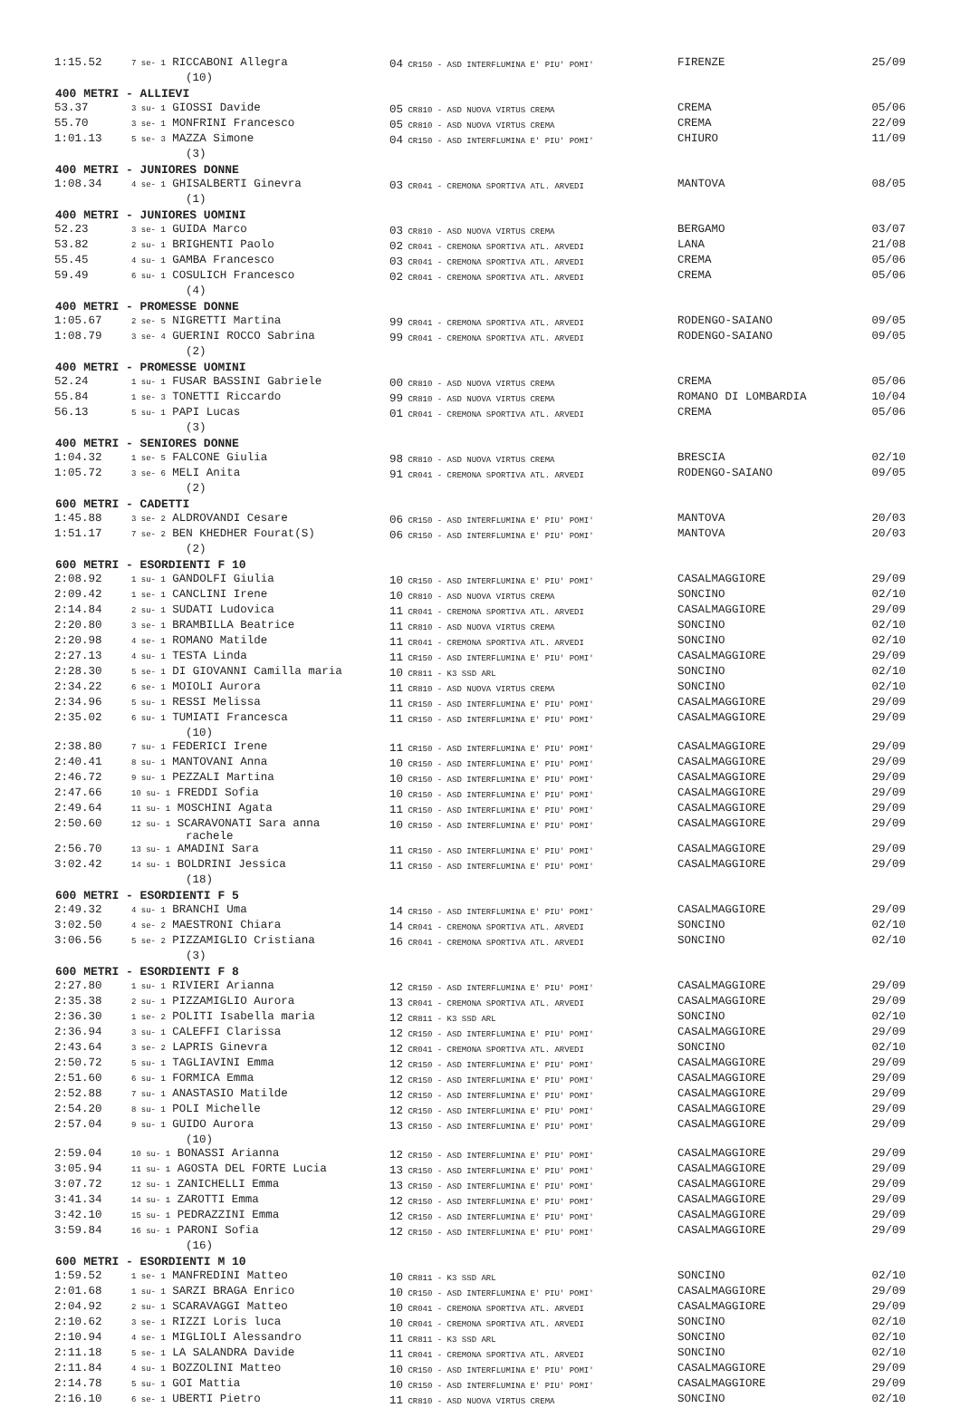| 1:15.52 | 7 se- 1 RICCABONI Allegra | 04 CR150 - ASD INTERFLUMINA E' PIU' POMI' | FIRENZE | 25/09 |
| | (10) | | | |
| 400 METRI - ALLIEVI | | | | |
| 53.37 | 3 su- 1 GIOSSI Davide | 05 CR810 - ASD NUOVA VIRTUS CREMA | CREMA | 05/06 |
| 55.70 | 3 se- 1 MONFRINI Francesco | 05 CR810 - ASD NUOVA VIRTUS CREMA | CREMA | 22/09 |
| 1:01.13 | 5 se- 3 MAZZA Simone | 04 CR150 - ASD INTERFLUMINA E' PIU' POMI' | CHIURO | 11/09 |
| | (3) | | | |
| 400 METRI - JUNIORES DONNE | | | | |
| 1:08.34 | 4 se- 1 GHISALBERTI Ginevra | 03 CR041 - CREMONA SPORTIVA ATL. ARVEDI | MANTOVA | 08/05 |
| | (1) | | | |
| 400 METRI - JUNIORES UOMINI | | | | |
| 52.23 | 3 se- 1 GUIDA Marco | 03 CR810 - ASD NUOVA VIRTUS CREMA | BERGAMO | 03/07 |
| 53.82 | 2 su- 1 BRIGHENTI Paolo | 02 CR041 - CREMONA SPORTIVA ATL. ARVEDI | LANA | 21/08 |
| 55.45 | 4 su- 1 GAMBA Francesco | 03 CR041 - CREMONA SPORTIVA ATL. ARVEDI | CREMA | 05/06 |
| 59.49 | 6 su- 1 COSULICH Francesco | 02 CR041 - CREMONA SPORTIVA ATL. ARVEDI | CREMA | 05/06 |
| | (4) | | | |
| 400 METRI - PROMESSE DONNE | | | | |
| 1:05.67 | 2 se- 5 NIGRETTI Martina | 99 CR041 - CREMONA SPORTIVA ATL. ARVEDI | RODENGO-SAIANO | 09/05 |
| 1:08.79 | 3 se- 4 GUERINI ROCCO Sabrina | 99 CR041 - CREMONA SPORTIVA ATL. ARVEDI | RODENGO-SAIANO | 09/05 |
| | (2) | | | |
| 400 METRI - PROMESSE UOMINI | | | | |
| 52.24 | 1 su- 1 FUSAR BASSINI Gabriele | 00 CR810 - ASD NUOVA VIRTUS CREMA | CREMA | 05/06 |
| 55.84 | 1 se- 3 TONETTI Riccardo | 99 CR810 - ASD NUOVA VIRTUS CREMA | ROMANO DI LOMBARDIA | 10/04 |
| 56.13 | 5 su- 1 PAPI Lucas | 01 CR041 - CREMONA SPORTIVA ATL. ARVEDI | CREMA | 05/06 |
| | (3) | | | |
| 400 METRI - SENIORES DONNE | | | | |
| 1:04.32 | 1 se- 5 FALCONE Giulia | 98 CR810 - ASD NUOVA VIRTUS CREMA | BRESCIA | 02/10 |
| 1:05.72 | 3 se- 6 MELI Anita | 91 CR041 - CREMONA SPORTIVA ATL. ARVEDI | RODENGO-SAIANO | 09/05 |
| | (2) | | | |
| 600 METRI - CADETTI | | | | |
| 1:45.88 | 3 se- 2 ALDROVANDI Cesare | 06 CR150 - ASD INTERFLUMINA E' PIU' POMI' | MANTOVA | 20/03 |
| 1:51.17 | 7 se- 2 BEN KHEDHER Fourat(S) | 06 CR150 - ASD INTERFLUMINA E' PIU' POMI' | MANTOVA | 20/03 |
| | (2) | | | |
| 600 METRI - ESORDIENTI F 10 | | | | |
| 2:08.92 | 1 su- 1 GANDOLFI Giulia | 10 CR150 - ASD INTERFLUMINA E' PIU' POMI' | CASALMAGGIORE | 29/09 |
| 2:09.42 | 1 se- 1 CANCLINI Irene | 10 CR810 - ASD NUOVA VIRTUS CREMA | SONCINO | 02/10 |
| 2:14.84 | 2 su- 1 SUDATI Ludovica | 11 CR041 - CREMONA SPORTIVA ATL. ARVEDI | CASALMAGGIORE | 29/09 |
| 2:20.80 | 3 se- 1 BRAMBILLA Beatrice | 11 CR810 - ASD NUOVA VIRTUS CREMA | SONCINO | 02/10 |
| 2:20.98 | 4 se- 1 ROMANO Matilde | 11 CR041 - CREMONA SPORTIVA ATL. ARVEDI | SONCINO | 02/10 |
| 2:27.13 | 4 su- 1 TESTA Linda | 11 CR150 - ASD INTERFLUMINA E' PIU' POMI' | CASALMAGGIORE | 29/09 |
| 2:28.30 | 5 se- 1 DI GIOVANNI Camilla maria | 10 CR811 - K3 SSD ARL | SONCINO | 02/10 |
| 2:34.22 | 6 se- 1 MOIOLI Aurora | 11 CR810 - ASD NUOVA VIRTUS CREMA | SONCINO | 02/10 |
| 2:34.96 | 5 su- 1 RESSI Melissa | 11 CR150 - ASD INTERFLUMINA E' PIU' POMI' | CASALMAGGIORE | 29/09 |
| 2:35.02 | 6 su- 1 TUMIATI Francesca | 11 CR150 - ASD INTERFLUMINA E' PIU' POMI' | CASALMAGGIORE | 29/09 |
| | (10) | | | |
| 2:38.80 | 7 su- 1 FEDERICI Irene | 11 CR150 - ASD INTERFLUMINA E' PIU' POMI' | CASALMAGGIORE | 29/09 |
| 2:40.41 | 8 su- 1 MANTOVANI Anna | 10 CR150 - ASD INTERFLUMINA E' PIU' POMI' | CASALMAGGIORE | 29/09 |
| 2:46.72 | 9 su- 1 PEZZALI Martina | 10 CR150 - ASD INTERFLUMINA E' PIU' POMI' | CASALMAGGIORE | 29/09 |
| 2:47.66 | 10 su- 1 FREDDI Sofia | 10 CR150 - ASD INTERFLUMINA E' PIU' POMI' | CASALMAGGIORE | 29/09 |
| 2:49.64 | 11 su- 1 MOSCHINI Agata | 11 CR150 - ASD INTERFLUMINA E' PIU' POMI' | CASALMAGGIORE | 29/09 |
| 2:50.60 | 12 su- 1 SCARAVONATI Sara anna rachele | 10 CR150 - ASD INTERFLUMINA E' PIU' POMI' | CASALMAGGIORE | 29/09 |
| 2:56.70 | 13 su- 1 AMADINI Sara | 11 CR150 - ASD INTERFLUMINA E' PIU' POMI' | CASALMAGGIORE | 29/09 |
| 3:02.42 | 14 su- 1 BOLDRINI Jessica | 11 CR150 - ASD INTERFLUMINA E' PIU' POMI' | CASALMAGGIORE | 29/09 |
| | (18) | | | |
| 600 METRI - ESORDIENTI F 5 | | | | |
| 2:49.32 | 4 su- 1 BRANCHI Uma | 14 CR150 - ASD INTERFLUMINA E' PIU' POMI' | CASALMAGGIORE | 29/09 |
| 3:02.50 | 4 se- 2 MAESTRONI Chiara | 14 CR041 - CREMONA SPORTIVA ATL. ARVEDI | SONCINO | 02/10 |
| 3:06.56 | 5 se- 2 PIZZAMIGLIO Cristiana | 16 CR041 - CREMONA SPORTIVA ATL. ARVEDI | SONCINO | 02/10 |
| | (3) | | | |
| 600 METRI - ESORDIENTI F 8 | | | | |
| 2:27.80 | 1 su- 1 RIVIERI Arianna | 12 CR150 - ASD INTERFLUMINA E' PIU' POMI' | CASALMAGGIORE | 29/09 |
| 2:35.38 | 2 su- 1 PIZZAMIGLIO Aurora | 13 CR041 - CREMONA SPORTIVA ATL. ARVEDI | CASALMAGGIORE | 29/09 |
| 2:36.30 | 1 se- 2 POLITI Isabella maria | 12 CR811 - K3 SSD ARL | SONCINO | 02/10 |
| 2:36.94 | 3 su- 1 CALEFFI Clarissa | 12 CR150 - ASD INTERFLUMINA E' PIU' POMI' | CASALMAGGIORE | 29/09 |
| 2:43.64 | 3 se- 2 LAPRIS Ginevra | 12 CR041 - CREMONA SPORTIVA ATL. ARVEDI | SONCINO | 02/10 |
| 2:50.72 | 5 su- 1 TAGLIAVINI Emma | 12 CR150 - ASD INTERFLUMINA E' PIU' POMI' | CASALMAGGIORE | 29/09 |
| 2:51.60 | 6 su- 1 FORMICA Emma | 12 CR150 - ASD INTERFLUMINA E' PIU' POMI' | CASALMAGGIORE | 29/09 |
| 2:52.88 | 7 su- 1 ANASTASIO Matilde | 12 CR150 - ASD INTERFLUMINA E' PIU' POMI' | CASALMAGGIORE | 29/09 |
| 2:54.20 | 8 su- 1 POLI Michelle | 12 CR150 - ASD INTERFLUMINA E' PIU' POMI' | CASALMAGGIORE | 29/09 |
| 2:57.04 | 9 su- 1 GUIDO Aurora | 13 CR150 - ASD INTERFLUMINA E' PIU' POMI' | CASALMAGGIORE | 29/09 |
| | (10) | | | |
| 2:59.04 | 10 su- 1 BONASSI Arianna | 12 CR150 - ASD INTERFLUMINA E' PIU' POMI' | CASALMAGGIORE | 29/09 |
| 3:05.94 | 11 su- 1 AGOSTA DEL FORTE Lucia | 13 CR150 - ASD INTERFLUMINA E' PIU' POMI' | CASALMAGGIORE | 29/09 |
| 3:07.72 | 12 su- 1 ZANICHELLI Emma | 13 CR150 - ASD INTERFLUMINA E' PIU' POMI' | CASALMAGGIORE | 29/09 |
| 3:41.34 | 14 su- 1 ZAROTTI Emma | 12 CR150 - ASD INTERFLUMINA E' PIU' POMI' | CASALMAGGIORE | 29/09 |
| 3:42.10 | 15 su- 1 PEDRAZZINI Emma | 12 CR150 - ASD INTERFLUMINA E' PIU' POMI' | CASALMAGGIORE | 29/09 |
| 3:59.84 | 16 su- 1 PARONI Sofia | 12 CR150 - ASD INTERFLUMINA E' PIU' POMI' | CASALMAGGIORE | 29/09 |
| | (16) | | | |
| 600 METRI - ESORDIENTI M 10 | | | | |
| 1:59.52 | 1 se- 1 MANFREDINI Matteo | 10 CR811 - K3 SSD ARL | SONCINO | 02/10 |
| 2:01.68 | 1 su- 1 SARZI BRAGA Enrico | 10 CR150 - ASD INTERFLUMINA E' PIU' POMI' | CASALMAGGIORE | 29/09 |
| 2:04.92 | 2 su- 1 SCARAVAGGI Matteo | 10 CR041 - CREMONA SPORTIVA ATL. ARVEDI | CASALMAGGIORE | 29/09 |
| 2:10.62 | 3 se- 1 RIZZI Loris luca | 10 CR041 - CREMONA SPORTIVA ATL. ARVEDI | SONCINO | 02/10 |
| 2:10.94 | 4 se- 1 MIGLIOLI Alessandro | 11 CR811 - K3 SSD ARL | SONCINO | 02/10 |
| 2:11.18 | 5 se- 1 LA SALANDRA Davide | 11 CR041 - CREMONA SPORTIVA ATL. ARVEDI | SONCINO | 02/10 |
| 2:11.84 | 4 su- 1 BOZZOLINI Matteo | 10 CR150 - ASD INTERFLUMINA E' PIU' POMI' | CASALMAGGIORE | 29/09 |
| 2:14.78 | 5 su- 1 GOI Mattia | 10 CR150 - ASD INTERFLUMINA E' PIU' POMI' | CASALMAGGIORE | 29/09 |
| 2:16.10 | 6 se- 1 UBERTI Pietro | 11 CR810 - ASD NUOVA VIRTUS CREMA | SONCINO | 02/10 |